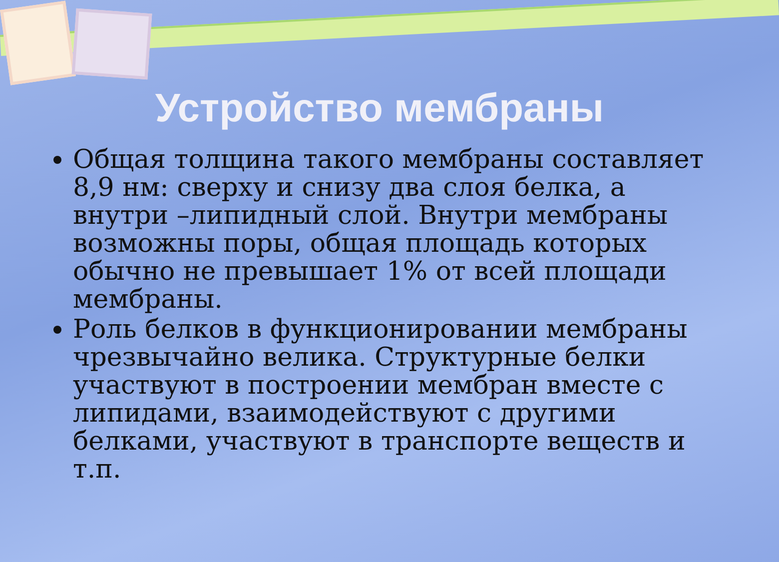Устройство мембраны
Общая толщина такого мембраны составляет 8,9 нм: сверху и снизу два слоя белка, а внутри –липидный слой. Внутри мембраны возможны поры, общая площадь которых обычно не превышает 1% от всей площади мембраны.
Роль белков в функционировании мембраны чрезвычайно велика. Структурные белки участвуют в построении мембран вместе с липидами, взаимодействуют с другими белками, участвуют в транспорте веществ и т.п.